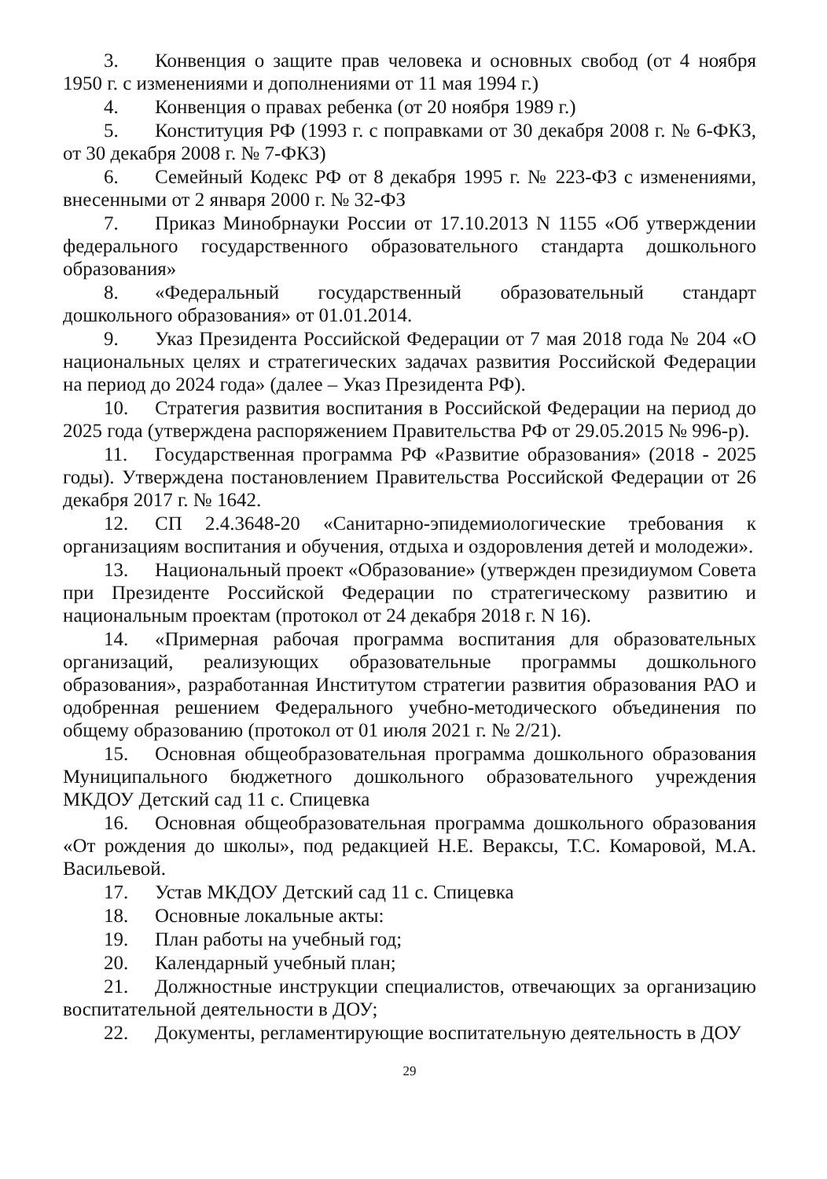3. Конвенция о защите прав человека и основных свобод (от 4 ноября 1950 г. с изменениями и дополнениями от 11 мая 1994 г.)
4. Конвенция о правах ребенка (от 20 ноября 1989 г.)
5. Конституция РФ (1993 г. с поправками от 30 декабря 2008 г. № 6-ФКЗ, от 30 декабря 2008 г. № 7-ФКЗ)
6. Семейный Кодекс РФ от 8 декабря 1995 г. № 223-ФЗ с изменениями, внесенными от 2 января 2000 г. № 32-ФЗ
7. Приказ Минобрнауки России от 17.10.2013 N 1155 «Об утверждении федерального государственного образовательного стандарта дошкольного образования»
8. «Федеральный государственный образовательный стандарт дошкольного образования» от 01.01.2014.
9. Указ Президента Российской Федерации от 7 мая 2018 года № 204 «О национальных целях и стратегических задачах развития Российской Федерации на период до 2024 года» (далее – Указ Президента РФ).
10. Стратегия развития воспитания в Российской Федерации на период до 2025 года (утверждена распоряжением Правительства РФ от 29.05.2015 № 996-р).
11. Государственная программа РФ «Развитие образования» (2018 - 2025 годы). Утверждена постановлением Правительства Российской Федерации от 26 декабря 2017 г. № 1642.
12. СП 2.4.3648-20 «Санитарно-эпидемиологические требования к организациям воспитания и обучения, отдыха и оздоровления детей и молодежи».
13. Национальный проект «Образование» (утвержден президиумом Совета при Президенте Российской Федерации по стратегическому развитию и национальным проектам (протокол от 24 декабря 2018 г. N 16).
14. «Примерная рабочая программа воспитания для образовательных организаций, реализующих образовательные программы дошкольного образования», разработанная Институтом стратегии развития образования РАО и одобренная решением Федерального учебно-методического объединения по общему образованию (протокол от 01 июля 2021 г. № 2/21).
15. Основная общеобразовательная программа дошкольного образования Муниципального бюджетного дошкольного образовательного учреждения МКДОУ Детский сад 11 с. Спицевка
16. Основная общеобразовательная программа дошкольного образования «От рождения до школы», под редакцией Н.Е. Вераксы, Т.С. Комаровой, М.А. Васильевой.
17. Устав МКДОУ Детский сад 11 с. Спицевка
18. Основные локальные акты:
19. План работы на учебный год;
20. Календарный учебный план;
21. Должностные инструкции специалистов, отвечающих за организацию воспитательной деятельности в ДОУ;
22. Документы, регламентирующие воспитательную деятельность в ДОУ
29